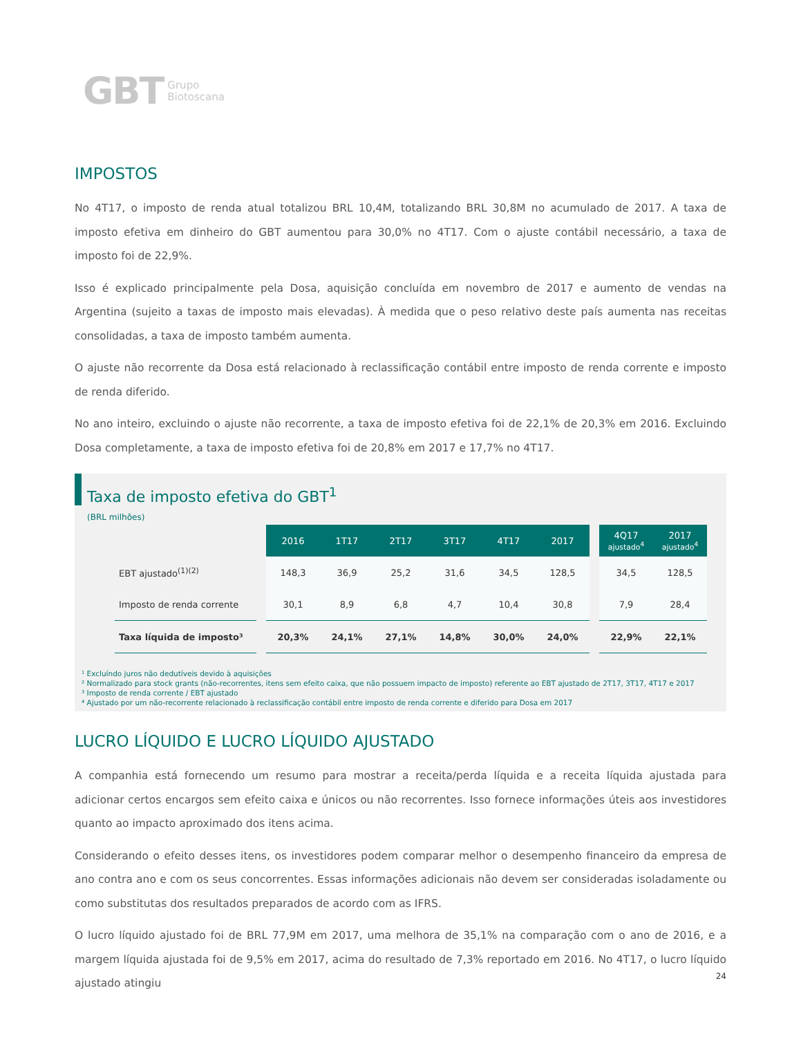GBT Grupo
Biotoscana
IMPOSTOS
No 4T17, o imposto de renda atual totalizou BRL 10,4M, totalizando BRL 30,8M no acumulado de 2017. A taxa de imposto efetiva em dinheiro do GBT aumentou para 30,0% no 4T17. Com o ajuste contábil necessário, a taxa de imposto foi de 22,9%.
Isso é explicado principalmente pela Dosa, aquisição concluída em novembro de 2017 e aumento de vendas na Argentina (sujeito a taxas de imposto mais elevadas). À medida que o peso relativo deste país aumenta nas receitas consolidadas, a taxa de imposto também aumenta.
O ajuste não recorrente da Dosa está relacionado à reclassificação contábil entre imposto de renda corrente e imposto de renda diferido.
No ano inteiro, excluindo o ajuste não recorrente, a taxa de imposto efetiva foi de 22,1% de 20,3% em 2016. Excluindo Dosa completamente, a taxa de imposto efetiva foi de 20,8% em 2017 e 17,7% no 4T17.
Taxa de imposto efetiva do GBT<sup>1</sup>
(BRL milhões)
| | | 2016 | 1T17 | 2T17 | 3T17 | 4T17 | 2017 | | 4Q17 ajustado<sup>4</sup> | 2017 ajustado<sup>4</sup> |
| EBT ajustado<sup>(1)(2)</sup> | | 148,3 | 36,9 | 25,2 | 31,6 | 34,5 | 128,5 | | 34,5 | 128,5 |
| Imposto de renda corrente | | 30,1 | 8,9 | 6,8 | 4,7 | 10,4 | 30,8 | | 7,9 | 28,4 |
| Taxa líquida de imposto³ | | 20,3% | 24,1% | 27,1% | 14,8% | 30,0% | 24,0% | | 22,9% | 22,1% |
¹ Excluíndo juros não dedutíveis devido à aquisições
² Normalizado para stock grants (não-recorrentes, itens sem efeito caixa, que não possuem impacto de imposto) referente ao EBT ajustado de 2T17, 3T17, 4T17 e 2017
³ Imposto de renda corrente / EBT ajustado
⁴ Ajustado por um não-recorrente relacionado à reclassificação contábil entre imposto de renda corrente e diferido para Dosa em 2017
LUCRO LÍQUIDO E LUCRO LÍQUIDO AJUSTADO
A companhia está fornecendo um resumo para mostrar a receita/perda líquida e a receita líquida ajustada para adicionar certos encargos sem efeito caixa e únicos ou não recorrentes. Isso fornece informações úteis aos investidores quanto ao impacto aproximado dos itens acima.
Considerando o efeito desses itens, os investidores podem comparar melhor o desempenho financeiro da empresa de ano contra ano e com os seus concorrentes. Essas informações adicionais não devem ser consideradas isoladamente ou como substitutas dos resultados preparados de acordo com as IFRS.
O lucro líquido ajustado foi de BRL 77,9M em 2017, uma melhora de 35,1% na comparação com o ano de 2016, e a margem líquida ajustada foi de 9,5% em 2017, acima do resultado de 7,3% reportado em 2016. No 4T17, o lucro líquido ajustado atingiu
24